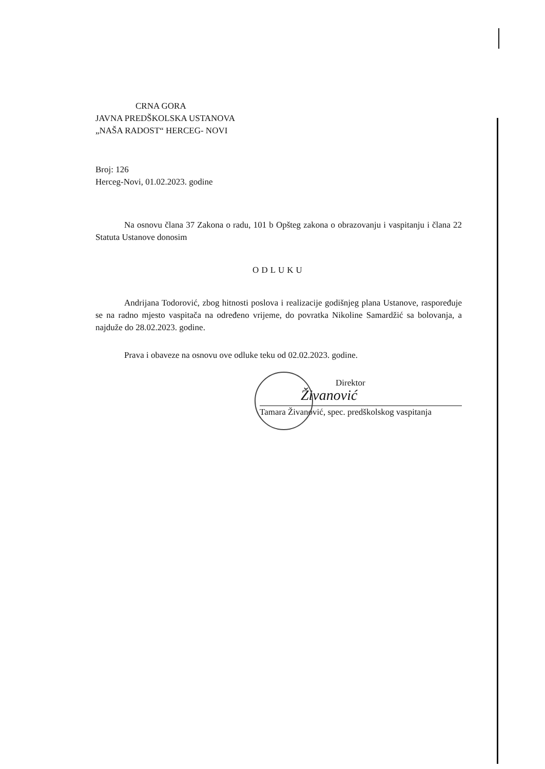CRNA GORA
JAVNA PREDŠKOLSKA USTANOVA
„NAŠA RADOST“ HERCEG- NOVI
Broj: 126
Herceg-Novi, 01.02.2023. godine
Na osnovu člana 37 Zakona o radu, 101 b Opšteg zakona o obrazovanju i vaspitanju i člana 22 Statuta Ustanove donosim
ODLUKU
Andrijana Todorović, zbog hitnosti poslova i realizacije godišnjeg plana Ustanove, raspoređuje se na radno mjesto vaspitača na određeno vrijeme, do povratka Nikoline Samardžić sa bolovanja, a najduže do 28.02.2023. godine.
Prava i obaveze na osnovu ove odluke teku od 02.02.2023. godine.
Direktor
Živanović
Tamara Živanović, spec. predškolskog vaspitanja